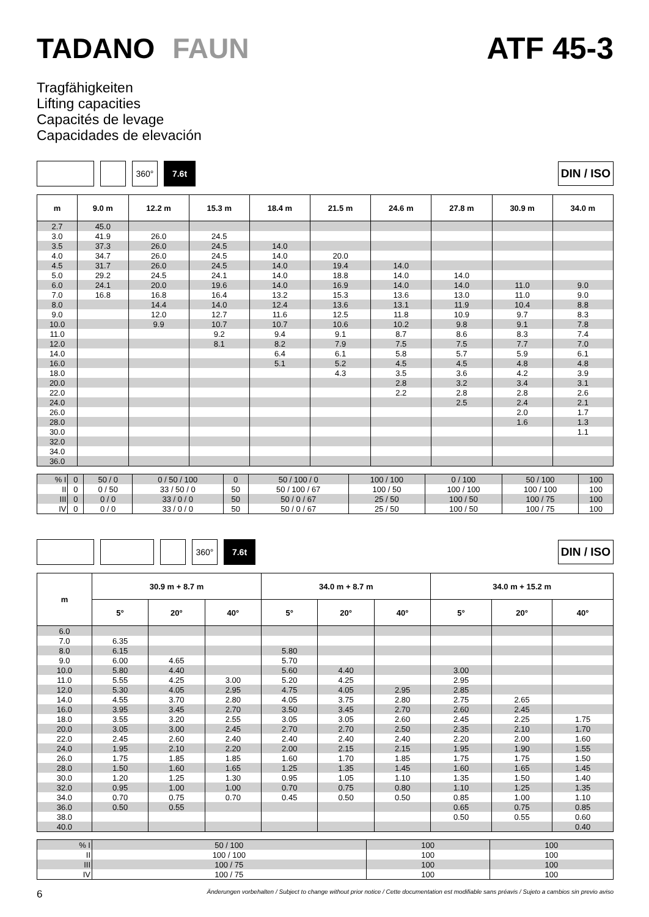TADANO FAUN ATF 45-3
Tragfähigkeiten
Lifting capacities
Capacités de levage
Capacidades de elevación
360° 7.6t
DIN / ISO
| m | 9.0 m | 12.2 m | 15.3 m | 18.4 m | 21.5 m | 24.6 m | 27.8 m | 30.9 m | 34.0 m |
| --- | --- | --- | --- | --- | --- | --- | --- | --- | --- |
| 2.7 | 45.0 | | | | | | | | |
| 3.0 | 41.9 | 26.0 | 24.5 | | | | | | |
| 3.5 | 37.3 | 26.0 | 24.5 | 14.0 | | | | | |
| 4.0 | 34.7 | 26.0 | 24.5 | 14.0 | 20.0 | | | | |
| 4.5 | 31.7 | 26.0 | 24.5 | 14.0 | 19.4 | 14.0 | | | |
| 5.0 | 29.2 | 24.5 | 24.1 | 14.0 | 18.8 | 14.0 | 14.0 | | |
| 6.0 | 24.1 | 20.0 | 19.6 | 14.0 | 16.9 | 14.0 | 14.0 | 11.0 | 9.0 |
| 7.0 | 16.8 | 16.8 | 16.4 | 13.2 | 15.3 | 13.6 | 13.0 | 11.0 | 9.0 |
| 8.0 | | 14.4 | 14.0 | 12.4 | 13.6 | 13.1 | 11.9 | 10.4 | 8.8 |
| 9.0 | | 12.0 | 12.7 | 11.6 | 12.5 | 11.8 | 10.9 | 9.7 | 8.3 |
| 10.0 | | 9.9 | 10.7 | 10.7 | 10.6 | 10.2 | 9.8 | 9.1 | 7.8 |
| 11.0 | | | 9.2 | 9.4 | 9.1 | 8.7 | 8.6 | 8.3 | 7.4 |
| 12.0 | | | 8.1 | 8.2 | 7.9 | 7.5 | 7.5 | 7.7 | 7.0 |
| 14.0 | | | | 6.4 | 6.1 | 5.8 | 5.7 | 5.9 | 6.1 |
| 16.0 | | | | 5.1 | 5.2 | 4.5 | 4.5 | 4.8 | 4.8 |
| 18.0 | | | | | 4.3 | 3.5 | 3.6 | 4.2 | 3.9 |
| 20.0 | | | | | | 2.8 | 3.2 | 3.4 | 3.1 |
| 22.0 | | | | | | 2.2 | 2.8 | 2.8 | 2.6 |
| 24.0 | | | | | | | 2.5 | 2.4 | 2.1 |
| 26.0 | | | | | | | | 2.0 | 1.7 |
| 28.0 | | | | | | | | 1.6 | 1.3 |
| 30.0 | | | | | | | | | 1.1 |
| 32.0 | | | | | | | | | |
| 34.0 | | | | | | | | | |
| 36.0 | | | | | | | | | |
| % I | 0 | 50 / 0 | 0 / 50 / 100 | 0 | 50 / 100 / 0 | 100 / 100 | 0 / 100 | 50 / 100 | 100 |
| II | 0 | 0 / 50 | 33 / 50 / 0 | 50 | 50 / 100 / 67 | 100 / 50 | 100 / 100 | 100 / 100 | 100 |
| III | 0 | 0 / 0 | 33 / 0 / 0 | 50 | 50 / 0 / 67 | 25 / 50 | 100 / 50 | 100 / 75 | 100 |
| IV | 0 | 0 / 0 | 33 / 0 / 0 | 50 | 50 / 0 / 67 | 25 / 50 | 100 / 50 | 100 / 75 | 100 |
360° 7.6t
DIN / ISO
| m | 30.9 m + 8.7 m | | | 34.0 m + 8.7 m | | | 34.0 m + 15.2 m | | |
| --- | --- | --- | --- | --- | --- | --- | --- | --- | --- |
| | 5° | 20° | 40° | 5° | 20° | 40° | 5° | 20° | 40° |
| 6.0 | | | | | | | | | |
| 7.0 | 6.35 | | | | | | | | |
| 8.0 | 6.15 | | | 5.80 | | | | | |
| 9.0 | 6.00 | 4.65 | | 5.70 | | | | | |
| 10.0 | 5.80 | 4.40 | | 5.60 | 4.40 | | 3.00 | | |
| 11.0 | 5.55 | 4.25 | 3.00 | 5.20 | 4.25 | | 2.95 | | |
| 12.0 | 5.30 | 4.05 | 2.95 | 4.75 | 4.05 | 2.95 | 2.85 | | |
| 14.0 | 4.55 | 3.70 | 2.80 | 4.05 | 3.75 | 2.80 | 2.75 | 2.65 | |
| 16.0 | 3.95 | 3.45 | 2.70 | 3.50 | 3.45 | 2.70 | 2.60 | 2.45 | |
| 18.0 | 3.55 | 3.20 | 2.55 | 3.05 | 3.05 | 2.60 | 2.45 | 2.25 | 1.75 |
| 20.0 | 3.05 | 3.00 | 2.45 | 2.70 | 2.70 | 2.50 | 2.35 | 2.10 | 1.70 |
| 22.0 | 2.45 | 2.60 | 2.40 | 2.40 | 2.40 | 2.40 | 2.20 | 2.00 | 1.60 |
| 24.0 | 1.95 | 2.10 | 2.20 | 2.00 | 2.15 | 2.15 | 1.95 | 1.90 | 1.55 |
| 26.0 | 1.75 | 1.85 | 1.85 | 1.60 | 1.70 | 1.85 | 1.75 | 1.75 | 1.50 |
| 28.0 | 1.50 | 1.60 | 1.65 | 1.25 | 1.35 | 1.45 | 1.60 | 1.65 | 1.45 |
| 30.0 | 1.20 | 1.25 | 1.30 | 0.95 | 1.05 | 1.10 | 1.35 | 1.50 | 1.40 |
| 32.0 | 0.95 | 1.00 | 1.00 | 0.70 | 0.75 | 0.80 | 1.10 | 1.25 | 1.35 |
| 34.0 | 0.70 | 0.75 | 0.70 | 0.45 | 0.50 | 0.50 | 0.85 | 1.00 | 1.10 |
| 36.0 | 0.50 | 0.55 | | | | | 0.65 | 0.75 | 0.85 |
| 38.0 | | | | | | | 0.50 | 0.55 | 0.60 |
| 40.0 | | | | | | | | | 0.40 |
| % I | 50 / 100 | 100 | 100 |
| II | 100 / 100 | 100 | 100 |
| III | 100 / 75 | 100 | 100 |
| IV | 100 / 75 | 100 | 100 |
6 Änderungen vorbehalten / Subject to change without prior notice / Cette documentation est modifiable sans préavis / Sujeto a cambios sin previo aviso